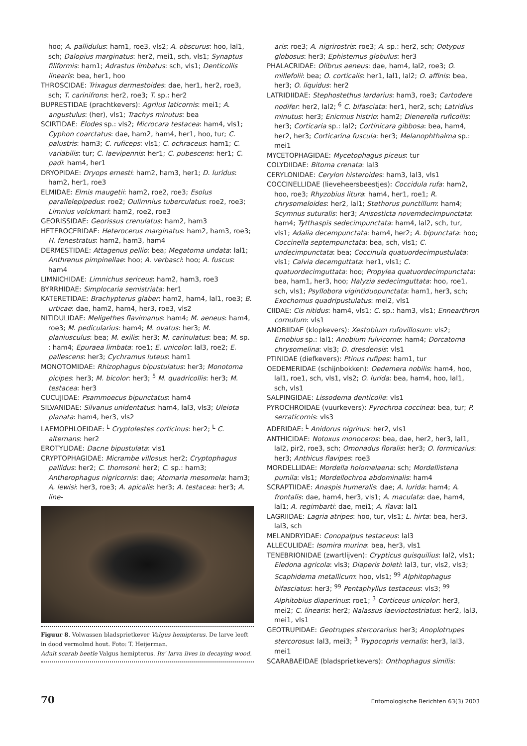hoo; A. pallidulus: ham1, roe3, vls2; A. obscurus: hoo, lal1, sch; Dalopius marginatus: her2, mei1, sch, vls1; Synaptus filiformis: ham1; Adrastus limbatus: sch, vls1; Denticollis linearis: bea, her1, hoo
THROSCIDAE: Trixagus dermestoides: dae, her1, her2, roe3, sch; T. carinifrons: her2, roe3; T. sp.: her2
BUPRESTIDAE (prachtkevers): Agrilus laticornis: mei1; A. angustulus: (her), vls1; Trachys minutus: bea
SCIRTIDAE: Elodes sp.: vls2; Microcara testacea: ham4, vls1; Cyphon coarctatus: dae, ham2, ham4, her1, hoo, tur; C. palustris: ham3; C. ruficeps: vls1; C. ochraceus: ham1; C. variabilis: tur; C. laevipennis: her1; C. pubescens: her1; C. padi: ham4, her1
DRYOPIDAE: Dryops ernesti: ham2, ham3, her1; D. luridus: ham2, her1, roe3
ELMIDAE: Elmis maugetii: ham2, roe2, roe3; Esolus parallelepipedus: roe2; Oulimnius tuberculatus: roe2, roe3; Limnius volckmari: ham2, roe2, roe3
GEORISSIDAE: Georissus crenulatus: ham2, ham3
HETEROCERIDAE: Heterocerus marginatus: ham2, ham3, roe3; H. fenestratus: ham2, ham3, ham4
DERMESTIDAE: Attagenus pellio: bea; Megatoma undata: lal1; Anthrenus pimpinellae: hoo; A. verbasci: hoo; A. fuscus: ham4
LIMNICHIDAE: Limnichus sericeus: ham2, ham3, roe3
BYRRHIDAE: Simplocaria semistriata: her1
KATERETIDAE: Brachypterus glaber: ham2, ham4, lal1, roe3; B. urticae: dae, ham2, ham4, her3, roe3, vls2
NITIDULIDAE: Meligethes flavimanus: ham4; M. aeneus: ham4, roe3; M. pedicularius: ham4; M. ovatus: her3; M. planiusculus: bea; M. exilis: her3; M. carinulatus: bea; M. sp. : ham4; Epuraea limbata: roe1; E. unicolor: lal3, roe2; E. pallescens: her3; Cychramus luteus: ham1
MONOTOMIDAE: Rhizophagus bipustulatus: her3; Monotoma picipes: her3; M. bicolor: her3; <sup>5</sup> M. quadricollis: her3; M. testacea: her3
CUCUJIDAE: Psammoecus bipunctatus: ham4
SILVANIDAE: Silvanus unidentatus: ham4, lal3, vls3; Uleiota planata: ham4, her3, vls2
LAEMOPHLOEIDAE: <sup>L</sup> Cryptolestes corticinus: her2; <sup>L</sup> C. alternans: her2
EROTYLIDAE: Dacne bipustulata: vls1
CRYPTOPHAGIDAE: Micrambe villosus: her2; Cryptophagus pallidus: her2; C. thomsoni: her2; C. sp.: ham3; Antherophagus nigricornis: dae; Atomaria mesomela: ham3; A. lewisi: her3, roe3; A. apicalis: her3; A. testacea: her3; A. line-
Figuur 8. Volwassen bladsprietkever Valgus hemipterus. De larve leeft in dood vermolmd hout. Foto: T. Heijerman.
Adult scarab beetle Valgus hemipterus. Its' larva lives in decaying wood.
aris: roe3; A. nigrirostris: roe3; A. sp.: her2, sch; Ootypus globosus: her3; Ephistemus globulus: her3
PHALACRIDAE: Olibrus aeneus: dae, ham4, lal2, roe3; O. millefolii: bea; O. corticalis: her1, lal1, lal2; O. affinis: bea, her3; O. liquidus: her2
LATRIDIIDAE: Stephostethus lardarius: ham3, roe3; Cartodere nodifer: her2, lal2; <sup>6</sup> C. bifasciata: her1, her2, sch; Latridius minutus: her3; Enicmus histrio: ham2; Dienerella ruficollis: her3; Corticaria sp.: lal2; Cortinicara gibbosa: bea, ham4, her2, her3; Corticarina fuscula: her3; Melanophthalma sp.: mei1
MYCETOPHAGIDAE: Mycetophagus piceus: tur
COLYDIIDAE: Bitoma crenata: lal3
CERYLONIDAE: Cerylon histeroides: ham3, lal3, vls1
COCCINELLIDAE (lieveheersbeestjes): Coccidula rufa: ham2, hoo, roe3; Rhyzobius litura: ham4, her1, roe1; R. chrysomeloides: her2, lal1; Stethorus punctillum: ham4; Scymnus suturalis: her3; Anisosticta novemdecimpunctata: ham4; Tytthaspis sedecimpunctata: ham4, lal2, sch, tur, vls1; Adalia decempunctata: ham4, her2; A. bipunctata: hoo; Coccinella septempunctata: bea, sch, vls1; C. undecimpunctata: bea; Coccinula quatuordecimpustulata: vls1; Calvia decemguttata: her1, vls1; C. quatuordecimguttata: hoo; Propylea quatuordecimpunctata: bea, ham1, her3, hoo; Halyzia sedecimguttata: hoo, roe1, sch, vls1; Psyllobora vigintiduopunctata: ham1, her3, sch; Exochomus quadripustulatus: mei2, vls1
CIIDAE: Cis nitidus: ham4, vls1; C. sp.: ham3, vls1; Ennearthron cornutum: vls1
ANOBIIDAE (klopkevers): Xestobium rufovillosum: vls2; Ernobius sp.: lal1; Anobium fulvicorne: ham4; Dorcatoma chrysomelina: vls3; D. dresdensis: vls1
PTINIDAE (diefkevers): Ptinus rufipes: ham1, tur
OEDEMERIDAE (schijnbokken): Oedemera nobilis: ham4, hoo, lal1, roe1, sch, vls1, vls2; O. lurida: bea, ham4, hoo, lal1, sch, vls1
SALPINGIDAE: Lissodema denticolle: vls1
PYROCHROIDAE (vuurkevers): Pyrochroa coccinea: bea, tur; P. serraticornis: vls3
ADERIDAE: <sup>L</sup> Anidorus nigrinus: her2, vls1
ANTHICIDAE: Notoxus monoceros: bea, dae, her2, her3, lal1, lal2, pir2, roe3, sch; Omonadus floralis: her3; O. formicarius: her3; Anthicus flavipes: roe3
MORDELLIDAE: Mordella holomelaena: sch; Mordellistena pumila: vls1; Mordellochroa abdominalis: ham4
SCRAPTIIDAE: Anaspis humeralis: dae; A. lurida: ham4; A. frontalis: dae, ham4, her3, vls1; A. maculata: dae, ham4, lal1; A. regimbarti: dae, mei1; A. flava: lal1
LAGRIIDAE: Lagria atripes: hoo, tur, vls1; L. hirta: bea, her3, lal3, sch
MELANDRYIDAE: Conopalpus testaceus: lal3
ALLECULIDAE: Isomira murina: bea, her3, vls1
TENEBRIONIDAE (zwartlijven): Crypticus quisquilius: lal2, vls1; Eledona agricola: vls3; Diaperis boleti: lal3, tur, vls2, vls3; Scaphidema metallicum: hoo, vls1; <sup>99</sup> Alphitophagus bifasciatus: her3; <sup>99</sup> Pentaphyllus testaceus: vls3; <sup>99</sup> Alphitobius diaperinus: roe1; <sup>3</sup> Corticeus unicolor: her3, mei2; C. linearis: her2; Nalassus laevioctostriatus: her2, lal3, mei1, vls1
GEOTRUPIDAE: Geotrupes stercorarius: her3; Anoplotrupes stercorosus: lal3, mei3; <sup>3</sup> Trypocopris vernalis: her3, lal3, mei1
SCARABAEIDAE (bladsprietkevers): Onthophagus similis:
70 Entomologische Berichten 63(3) 2003